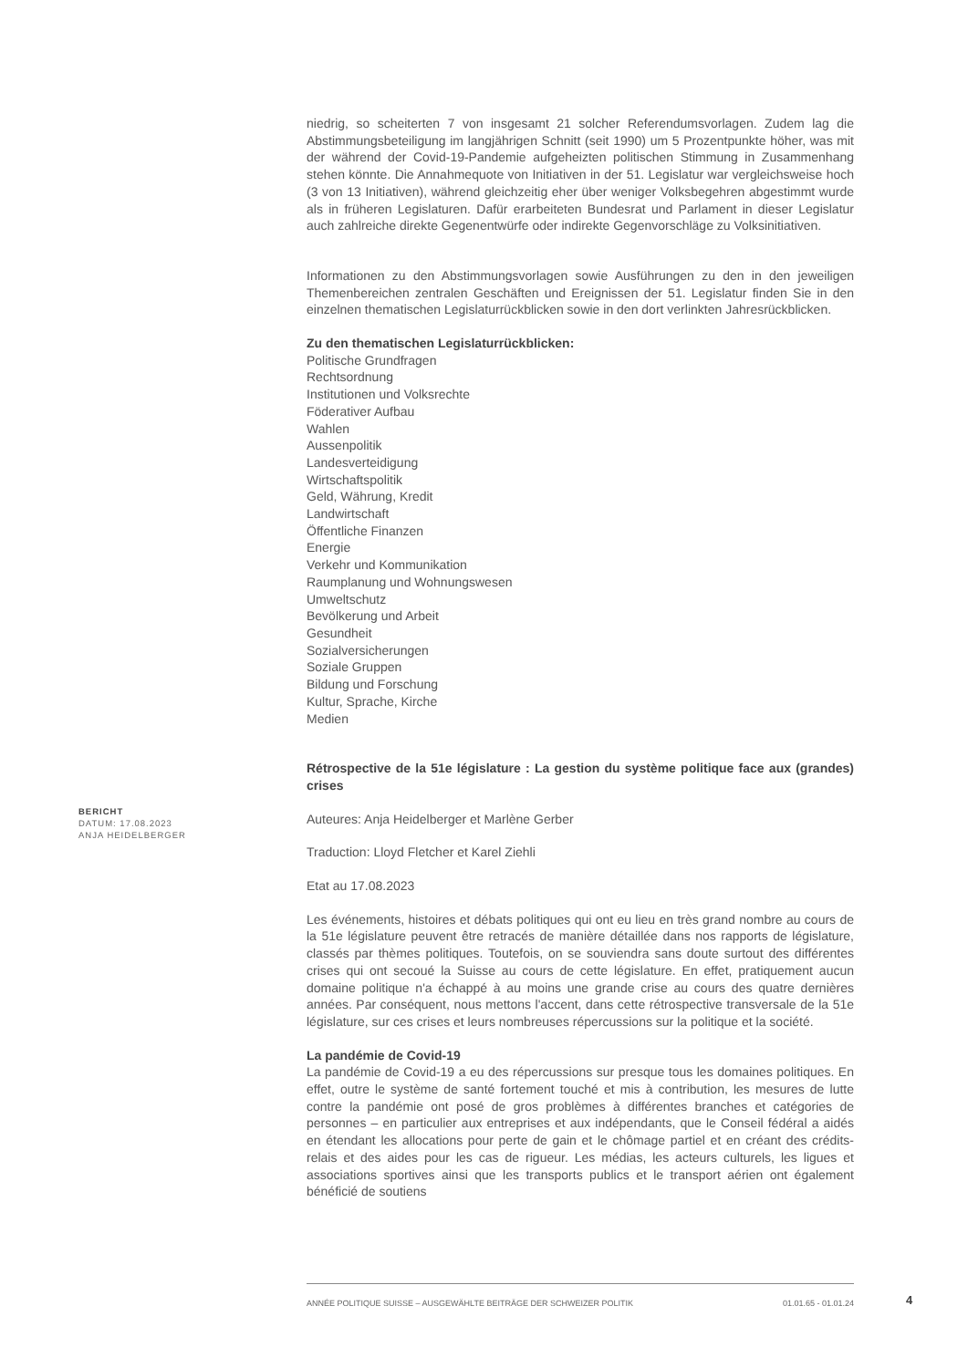niedrig, so scheiterten 7 von insgesamt 21 solcher Referendumsvorlagen. Zudem lag die Abstimmungsbeteiligung im langjährigen Schnitt (seit 1990) um 5 Prozentpunkte höher, was mit der während der Covid-19-Pandemie aufgeheizten politischen Stimmung in Zusammenhang stehen könnte. Die Annahmequote von Initiativen in der 51. Legislatur war vergleichsweise hoch (3 von 13 Initiativen), während gleichzeitig eher über weniger Volksbegehren abgestimmt wurde als in früheren Legislaturen. Dafür erarbeiteten Bundesrat und Parlament in dieser Legislatur auch zahlreiche direkte Gegenentwürfe oder indirekte Gegenvorschläge zu Volksinitiativen.
Informationen zu den Abstimmungsvorlagen sowie Ausführungen zu den in den jeweiligen Themenbereichen zentralen Geschäften und Ereignissen der 51. Legislatur finden Sie in den einzelnen thematischen Legislaturrückblicken sowie in den dort verlinkten Jahresrückblicken.
Zu den thematischen Legislaturrückblicken:
Politische Grundfragen
Rechtsordnung
Institutionen und Volksrechte
Föderativer Aufbau
Wahlen
Aussenpolitik
Landesverteidigung
Wirtschaftspolitik
Geld, Währung, Kredit
Landwirtschaft
Öffentliche Finanzen
Energie
Verkehr und Kommunikation
Raumplanung und Wohnungswesen
Umweltschutz
Bevölkerung und Arbeit
Gesundheit
Sozialversicherungen
Soziale Gruppen
Bildung und Forschung
Kultur, Sprache, Kirche
Medien
Rétrospective de la 51e législature : La gestion du système politique face aux (grandes) crises
Auteures: Anja Heidelberger et Marlène Gerber
Traduction: Lloyd Fletcher et Karel Ziehli
Etat au 17.08.2023
Les événements, histoires et débats politiques qui ont eu lieu en très grand nombre au cours de la 51e législature peuvent être retracés de manière détaillée dans nos rapports de législature, classés par thèmes politiques. Toutefois, on se souviendra sans doute surtout des différentes crises qui ont secoué la Suisse au cours de cette législature. En effet, pratiquement aucun domaine politique n'a échappé à au moins une grande crise au cours des quatre dernières années. Par conséquent, nous mettons l'accent, dans cette rétrospective transversale de la 51e législature, sur ces crises et leurs nombreuses répercussions sur la politique et la société.
La pandémie de Covid-19
La pandémie de Covid-19 a eu des répercussions sur presque tous les domaines politiques. En effet, outre le système de santé fortement touché et mis à contribution, les mesures de lutte contre la pandémie ont posé de gros problèmes à différentes branches et catégories de personnes – en particulier aux entreprises et aux indépendants, que le Conseil fédéral a aidés en étendant les allocations pour perte de gain et le chômage partiel et en créant des crédits-relais et des aides pour les cas de rigueur. Les médias, les acteurs culturels, les ligues et associations sportives ainsi que les transports publics et le transport aérien ont également bénéficié de soutiens
BERICHT
DATUM: 17.08.2023
ANJA HEIDELBERGER
ANNÉE POLITIQUE SUISSE – AUSGEWÄHLTE BEITRÄGE DER SCHWEIZER POLITIK 01.01.65 - 01.01.24
4